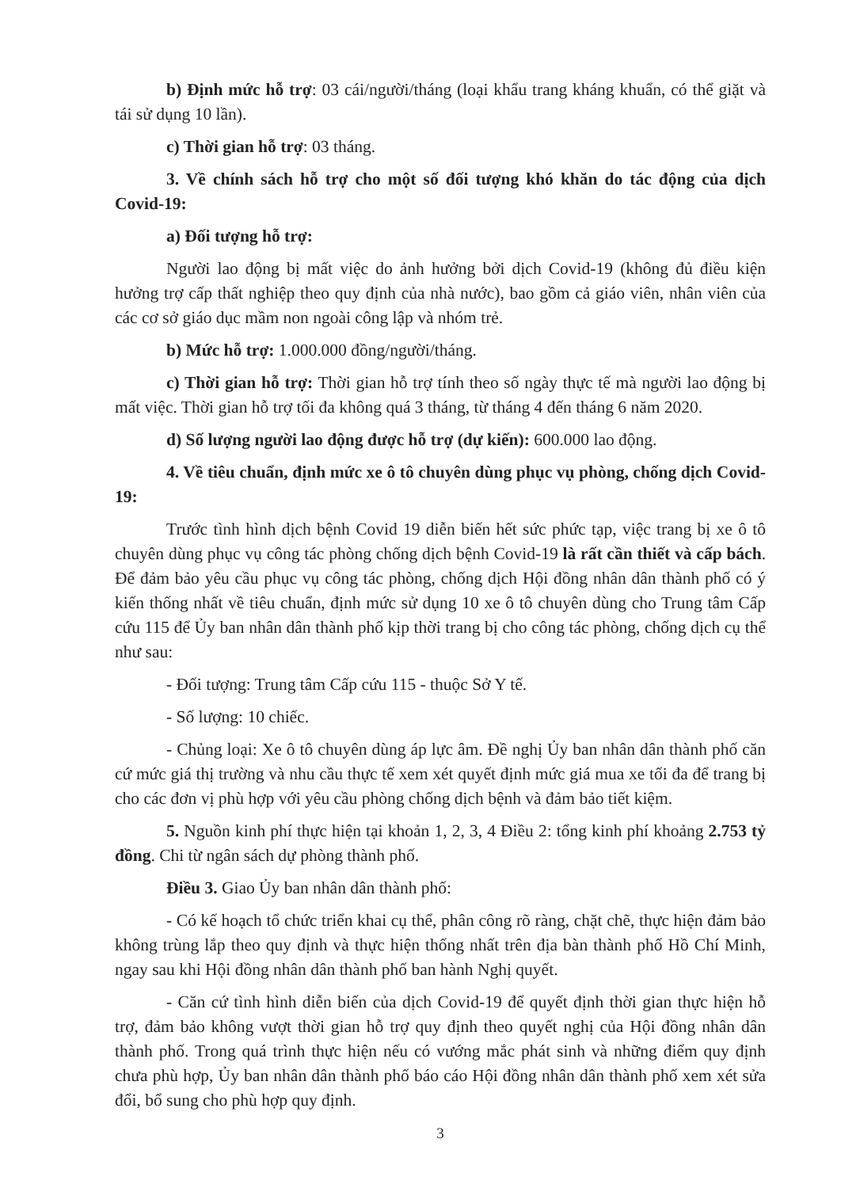b) Định mức hỗ trợ: 03 cái/người/tháng (loại khẩu trang kháng khuẩn, có thể giặt và tái sử dụng 10 lần).
c) Thời gian hỗ trợ: 03 tháng.
3. Về chính sách hỗ trợ cho một số đối tượng khó khăn do tác động của dịch Covid-19:
a) Đối tượng hỗ trợ:
Người lao động bị mất việc do ảnh hưởng bởi dịch Covid-19 (không đủ điều kiện hưởng trợ cấp thất nghiệp theo quy định của nhà nước), bao gồm cả giáo viên, nhân viên của các cơ sở giáo dục mầm non ngoài công lập và nhóm trẻ.
b) Mức hỗ trợ: 1.000.000 đồng/người/tháng.
c) Thời gian hỗ trợ: Thời gian hỗ trợ tính theo số ngày thực tế mà người lao động bị mất việc. Thời gian hỗ trợ tối đa không quá 3 tháng, từ tháng 4 đến tháng 6 năm 2020.
d) Số lượng người lao động được hỗ trợ (dự kiến): 600.000 lao động.
4. Về tiêu chuẩn, định mức xe ô tô chuyên dùng phục vụ phòng, chống dịch Covid-19:
Trước tình hình dịch bệnh Covid 19 diễn biến hết sức phức tạp, việc trang bị xe ô tô chuyên dùng phục vụ công tác phòng chống dịch bệnh Covid-19 là rất cần thiết và cấp bách. Để đảm bảo yêu cầu phục vụ công tác phòng, chống dịch Hội đồng nhân dân thành phố có ý kiến thống nhất về tiêu chuẩn, định mức sử dụng 10 xe ô tô chuyên dùng cho Trung tâm Cấp cứu 115 để Ủy ban nhân dân thành phố kịp thời trang bị cho công tác phòng, chống dịch cụ thể như sau:
- Đối tượng: Trung tâm Cấp cứu 115 - thuộc Sở Y tế.
- Số lượng: 10 chiếc.
- Chủng loại: Xe ô tô chuyên dùng áp lực âm. Đề nghị Ủy ban nhân dân thành phố căn cứ mức giá thị trường và nhu cầu thực tế xem xét quyết định mức giá mua xe tối đa để trang bị cho các đơn vị phù hợp với yêu cầu phòng chống dịch bệnh và đảm bảo tiết kiệm.
5. Nguồn kinh phí thực hiện tại khoản 1, 2, 3, 4 Điều 2: tổng kinh phí khoảng 2.753 tỷ đồng. Chi từ ngân sách dự phòng thành phố.
Điều 3. Giao Ủy ban nhân dân thành phố:
- Có kế hoạch tổ chức triển khai cụ thể, phân công rõ ràng, chặt chẽ, thực hiện đảm bảo không trùng lắp theo quy định và thực hiện thống nhất trên địa bàn thành phố Hồ Chí Minh, ngay sau khi Hội đồng nhân dân thành phố ban hành Nghị quyết.
- Căn cứ tình hình diễn biến của dịch Covid-19 để quyết định thời gian thực hiện hỗ trợ, đảm bảo không vượt thời gian hỗ trợ quy định theo quyết nghị của Hội đồng nhân dân thành phố. Trong quá trình thực hiện nếu có vướng mắc phát sinh và những điểm quy định chưa phù hợp, Ủy ban nhân dân thành phố báo cáo Hội đồng nhân dân thành phố xem xét sửa đổi, bổ sung cho phù hợp quy định.
3